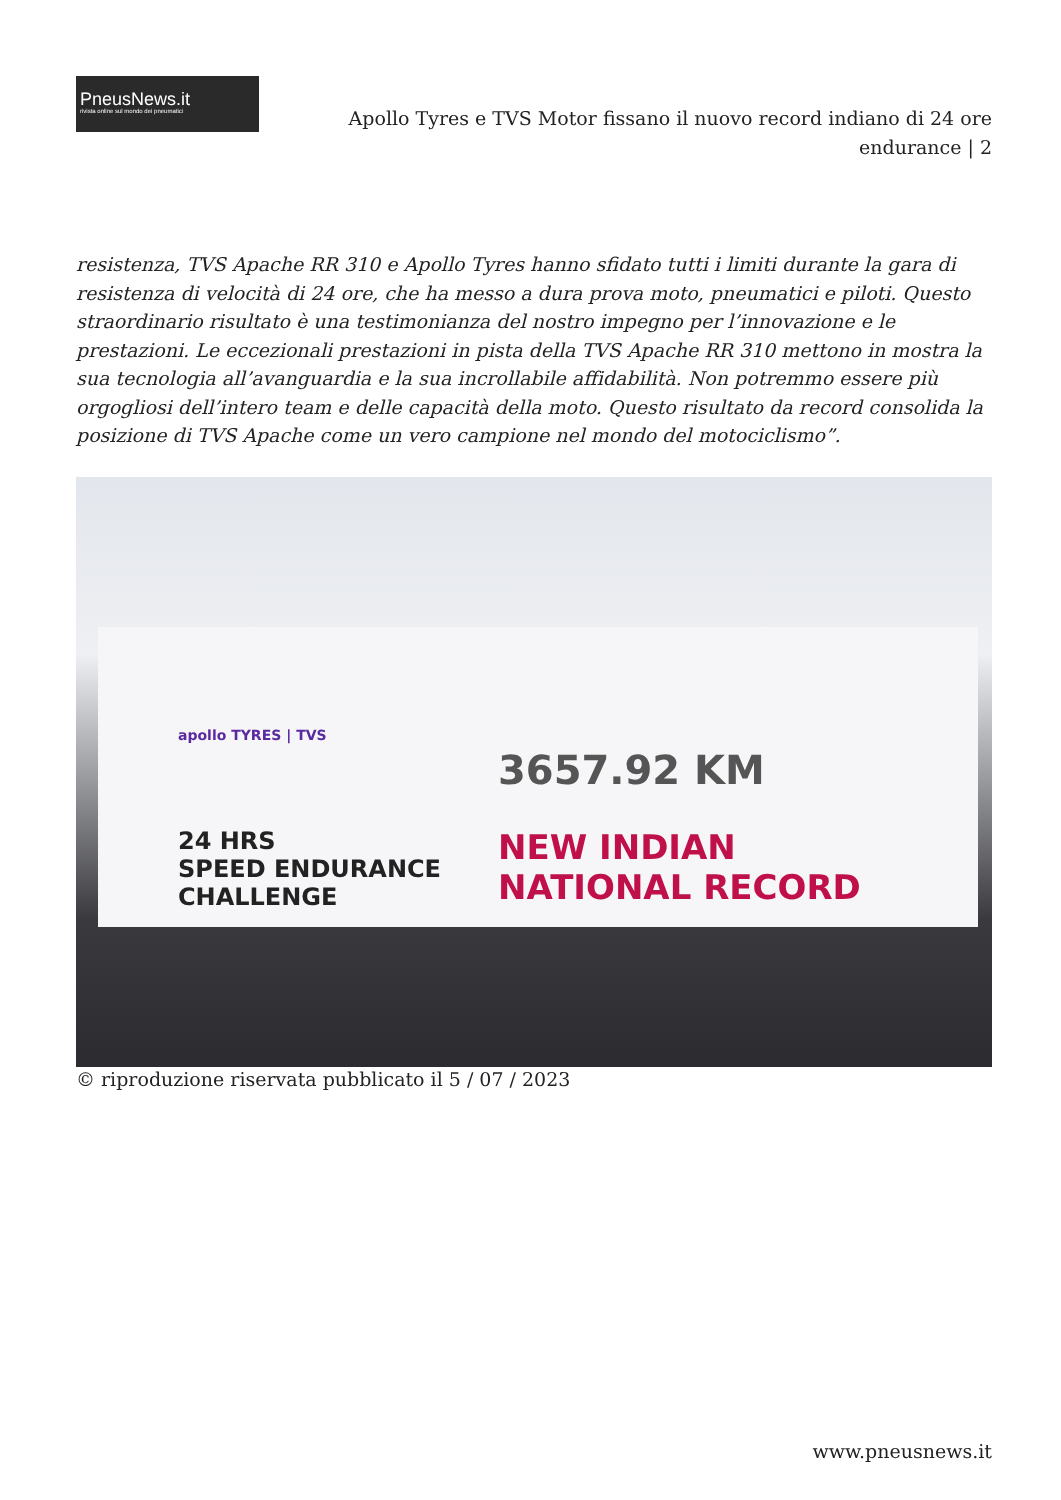PneusNews.it
rivista online sul mondo dei pneumatici
Apollo Tyres e TVS Motor fissano il nuovo record indiano di 24 ore endurance | 2
resistenza, TVS Apache RR 310 e Apollo Tyres hanno sfidato tutti i limiti durante la gara di resistenza di velocità di 24 ore, che ha messo a dura prova moto, pneumatici e piloti. Questo straordinario risultato è una testimonianza del nostro impegno per l’innovazione e le prestazioni. Le eccezionali prestazioni in pista della TVS Apache RR 310 mettono in mostra la sua tecnologia all’avanguardia e la sua incrollabile affidabilità. Non potremmo essere più orgogliosi dell’intero team e delle capacità della moto. Questo risultato da record consolida la posizione di TVS Apache come un vero campione nel mondo del motociclismo”.
apollo TYRES | TVS
24 HRS
SPEED ENDURANCE
CHALLENGE
3657.92 KM
NEW INDIAN
NATIONAL RECORD
© riproduzione riservata pubblicato il 5 / 07 / 2023
www.pneusnews.it